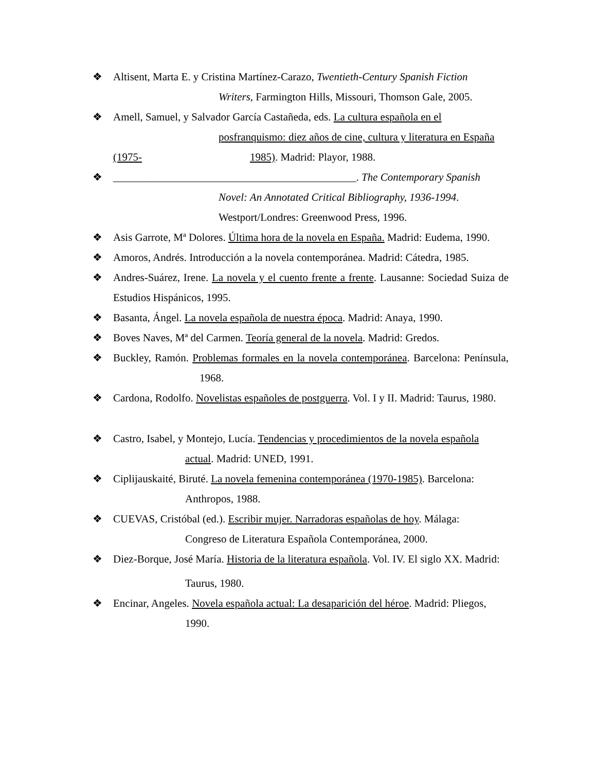❖ Altisent, Marta E. y Cristina Martínez-Carazo, Twentieth-Century Spanish Fiction
Writers, Farmington Hills, Missouri, Thomson Gale, 2005.
❖ Amell, Samuel, y Salvador García Castañeda, eds. La cultura española en el
posfranquismo: diez años de cine, cultura y literatura en España
(1975- 1985). Madrid: Playor, 1988.
❖ _____________________________________________. The Contemporary Spanish
Novel: An Annotated Critical Bibliography, 1936-1994.
Westport/Londres: Greenwood Press, 1996.
❖ Asis Garrote, Mª Dolores. Última hora de la novela en España. Madrid: Eudema, 1990.
❖ Amoros, Andrés. Introducción a la novela contemporánea. Madrid: Cátedra, 1985.
❖ Andres-Suárez, Irene. La novela y el cuento frente a frente. Lausanne: Sociedad Suiza de Estudios Hispánicos, 1995.
❖ Basanta, Ángel. La novela española de nuestra época. Madrid: Anaya, 1990.
❖ Boves Naves, Mª del Carmen. Teoría general de la novela. Madrid: Gredos.
❖ Buckley, Ramón. Problemas formales en la novela contemporánea. Barcelona: Península, 1968.
❖ Cardona, Rodolfo. Novelistas españoles de postguerra. Vol. I y II. Madrid: Taurus, 1980.
❖ Castro, Isabel, y Montejo, Lucía. Tendencias y procedimientos de la novela española
actual. Madrid: UNED, 1991.
❖ Ciplijauskaité, Biruté. La novela femenina contemporánea (1970-1985). Barcelona:
Anthropos, 1988.
❖ CUEVAS, Cristóbal (ed.). Escribir mujer. Narradoras españolas de hoy. Málaga:
Congreso de Literatura Española Contemporánea, 2000.
❖ Diez-Borque, José María. Historia de la literatura española. Vol. IV. El siglo XX. Madrid:
Taurus, 1980.
❖ Encinar, Angeles. Novela española actual: La desaparición del héroe. Madrid: Pliegos,
1990.